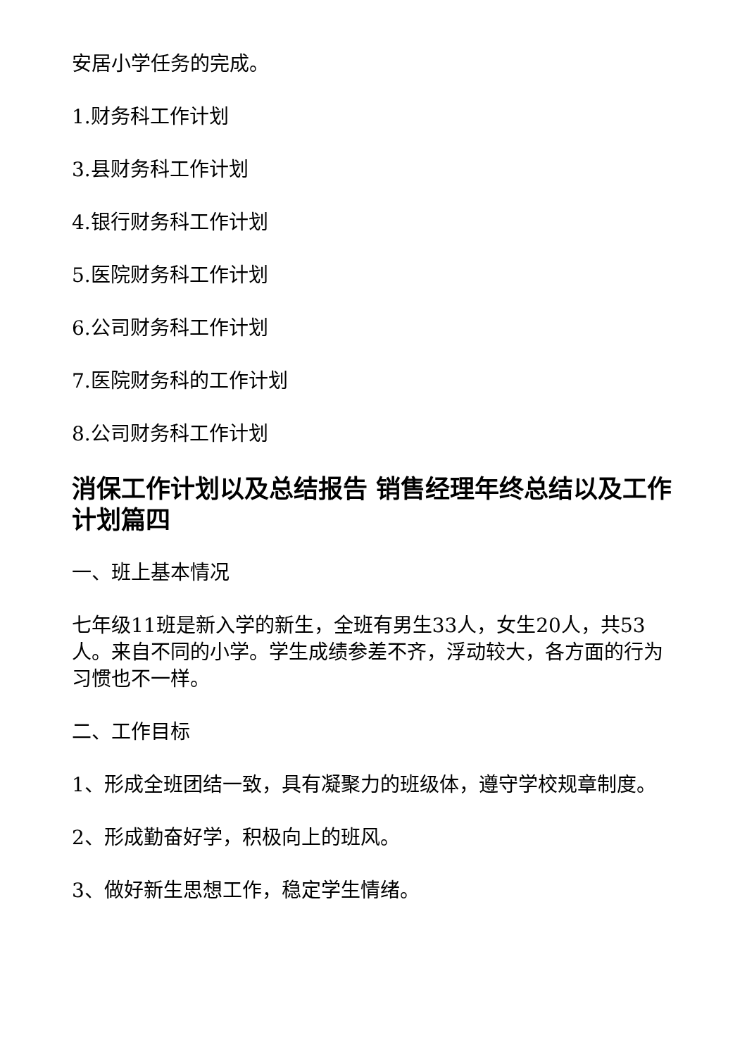安居小学任务的完成。
1.财务科工作计划
3.县财务科工作计划
4.银行财务科工作计划
5.医院财务科工作计划
6.公司财务科工作计划
7.医院财务科的工作计划
8.公司财务科工作计划
消保工作计划以及总结报告 销售经理年终总结以及工作计划篇四
一、班上基本情况
七年级11班是新入学的新生，全班有男生33人，女生20人，共53人。来自不同的小学。学生成绩参差不齐，浮动较大，各方面的行为习惯也不一样。
二、工作目标
1、形成全班团结一致，具有凝聚力的班级体，遵守学校规章制度。
2、形成勤奋好学，积极向上的班风。
3、做好新生思想工作，稳定学生情绪。